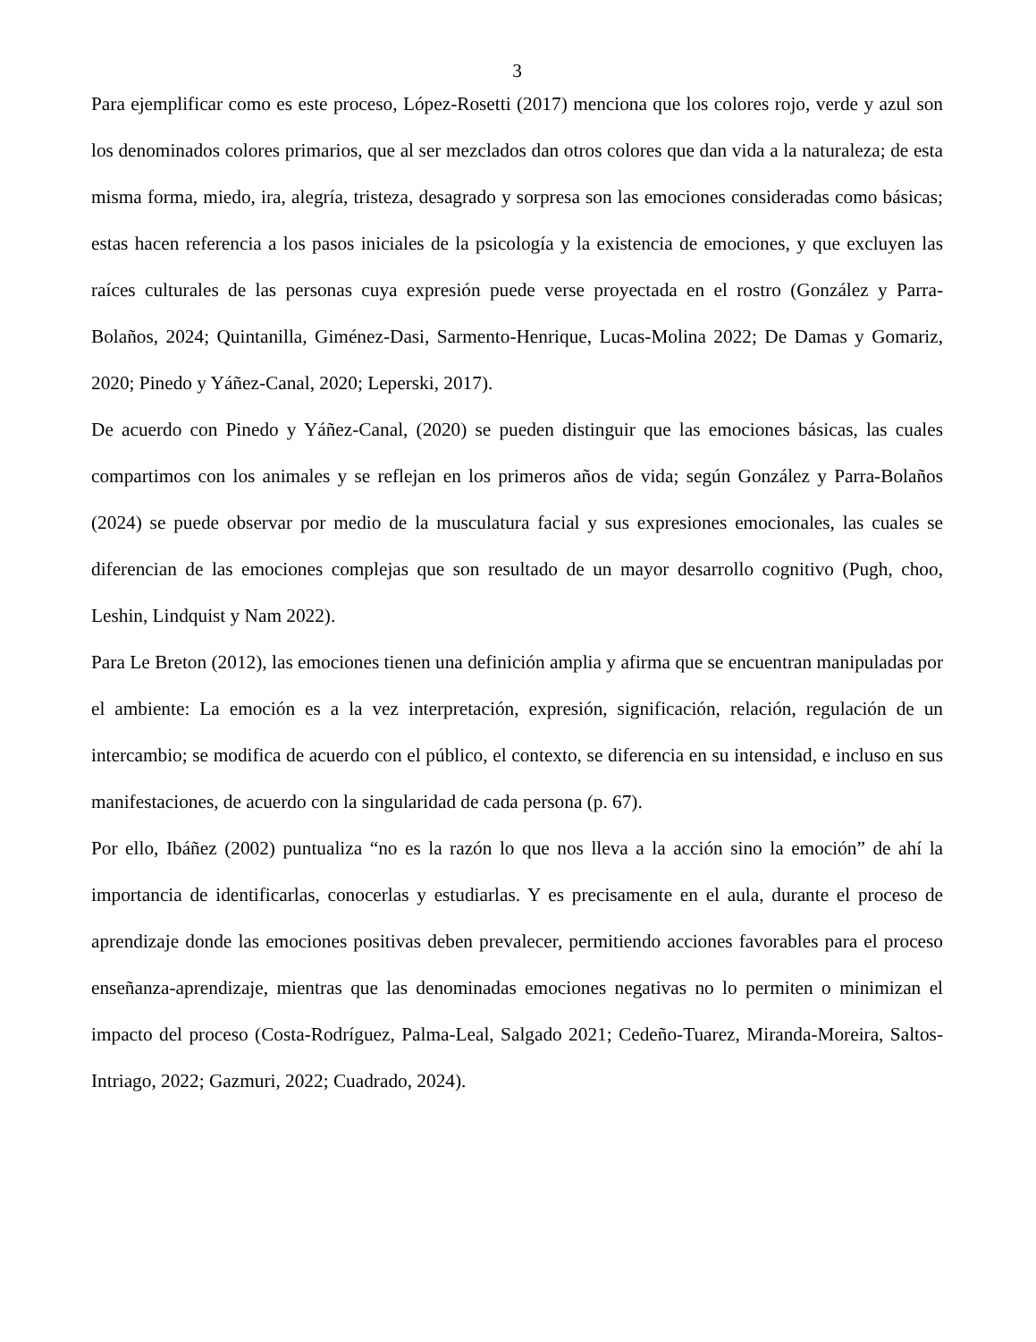3
Para ejemplificar como es este proceso, López-Rosetti (2017) menciona que los colores rojo, verde y azul son los denominados colores primarios, que al ser mezclados dan otros colores que dan vida a la naturaleza; de esta misma forma, miedo, ira, alegría, tristeza, desagrado y sorpresa son las emociones consideradas como básicas; estas hacen referencia a los pasos iniciales de la psicología y la existencia de emociones, y que excluyen las raíces culturales de las personas cuya expresión puede verse proyectada en el rostro (González y Parra-Bolaños, 2024; Quintanilla, Giménez-Dasi, Sarmento-Henrique, Lucas-Molina 2022; De Damas y Gomariz, 2020; Pinedo y Yáñez-Canal, 2020; Leperski, 2017).
De acuerdo con Pinedo y Yáñez-Canal, (2020) se pueden distinguir que las emociones básicas, las cuales compartimos con los animales y se reflejan en los primeros años de vida; según González y Parra-Bolaños (2024) se puede observar por medio de la musculatura facial y sus expresiones emocionales, las cuales se diferencian de las emociones complejas que son resultado de un mayor desarrollo cognitivo (Pugh, choo, Leshin, Lindquist y Nam 2022).
Para Le Breton (2012), las emociones tienen una definición amplia y afirma que se encuentran manipuladas por el ambiente: La emoción es a la vez interpretación, expresión, significación, relación, regulación de un intercambio; se modifica de acuerdo con el público, el contexto, se diferencia en su intensidad, e incluso en sus manifestaciones, de acuerdo con la singularidad de cada persona (p. 67).
Por ello, Ibáñez (2002) puntualiza “no es la razón lo que nos lleva a la acción sino la emoción” de ahí la importancia de identificarlas, conocerlas y estudiarlas. Y es precisamente en el aula, durante el proceso de aprendizaje donde las emociones positivas deben prevalecer, permitiendo acciones favorables para el proceso enseñanza-aprendizaje, mientras que las denominadas emociones negativas no lo permiten o minimizan el impacto del proceso (Costa-Rodríguez, Palma-Leal, Salgado 2021; Cedeño-Tuarez, Miranda-Moreira, Saltos-Intriago, 2022; Gazmuri, 2022; Cuadrado, 2024).